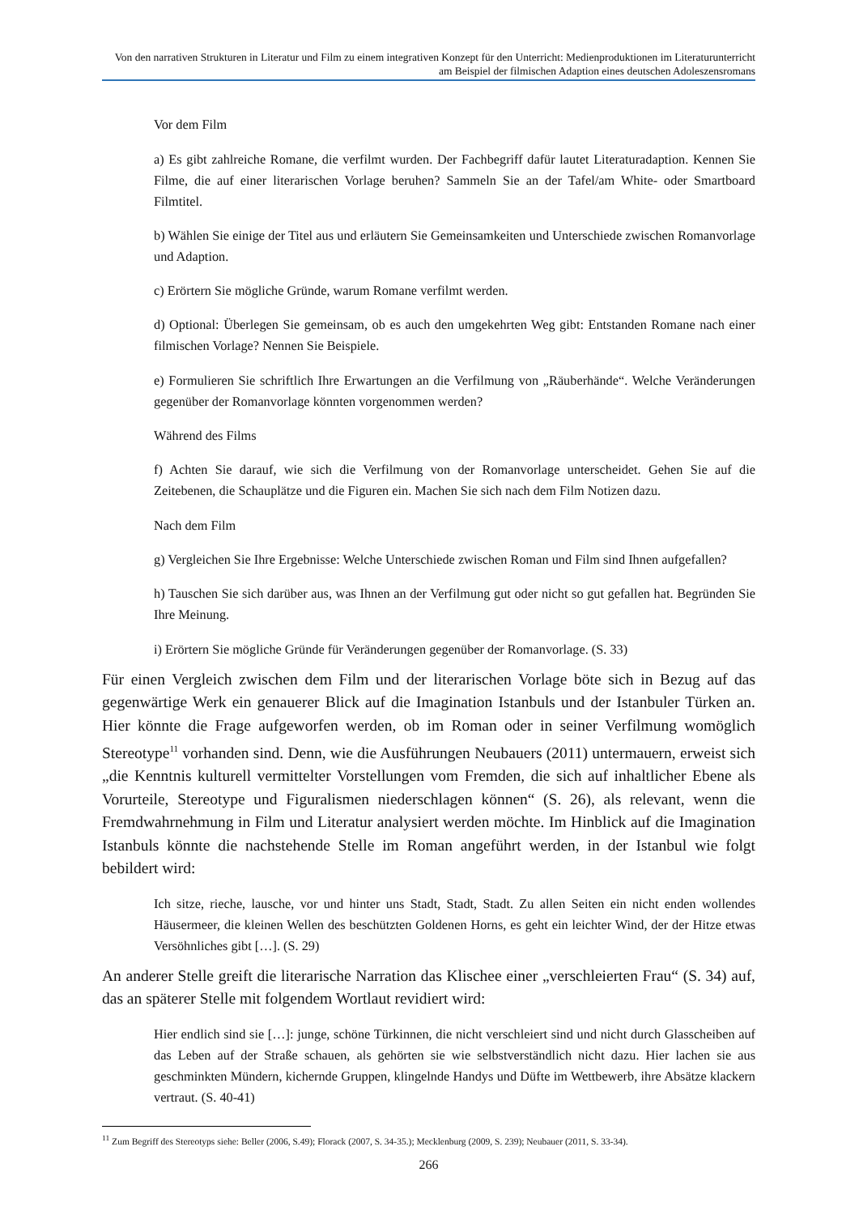Von den narrativen Strukturen in Literatur und Film zu einem integrativen Konzept für den Unterricht: Medienproduktionen im Literaturunterricht am Beispiel der filmischen Adaption eines deutschen Adoleszensromans
Vor dem Film
a) Es gibt zahlreiche Romane, die verfilmt wurden. Der Fachbegriff dafür lautet Literaturadaption. Kennen Sie Filme, die auf einer literarischen Vorlage beruhen? Sammeln Sie an der Tafel/am White- oder Smartboard Filmtitel.
b) Wählen Sie einige der Titel aus und erläutern Sie Gemeinsamkeiten und Unterschiede zwischen Romanvorlage und Adaption.
c) Erörtern Sie mögliche Gründe, warum Romane verfilmt werden.
d) Optional: Überlegen Sie gemeinsam, ob es auch den umgekehrten Weg gibt: Entstanden Romane nach einer filmischen Vorlage? Nennen Sie Beispiele.
e) Formulieren Sie schriftlich Ihre Erwartungen an die Verfilmung von „Räuberhände“. Welche Veränderungen gegenüber der Romanvorlage könnten vorgenommen werden?
Während des Films
f) Achten Sie darauf, wie sich die Verfilmung von der Romanvorlage unterscheidet. Gehen Sie auf die Zeitebenen, die Schauplätze und die Figuren ein. Machen Sie sich nach dem Film Notizen dazu.
Nach dem Film
g) Vergleichen Sie Ihre Ergebnisse: Welche Unterschiede zwischen Roman und Film sind Ihnen aufgefallen?
h) Tauschen Sie sich darüber aus, was Ihnen an der Verfilmung gut oder nicht so gut gefallen hat. Begründen Sie Ihre Meinung.
i) Erörtern Sie mögliche Gründe für Veränderungen gegenüber der Romanvorlage. (S. 33)
Für einen Vergleich zwischen dem Film und der literarischen Vorlage böte sich in Bezug auf das gegenwärtige Werk ein genauerer Blick auf die Imagination Istanbuls und der Istanbuler Türken an. Hier könnte die Frage aufgeworfen werden, ob im Roman oder in seiner Verfilmung womöglich Stereotype<sup>11</sup> vorhanden sind. Denn, wie die Ausführungen Neubauers (2011) untermauern, erweist sich „die Kenntnis kulturell vermittelter Vorstellungen vom Fremden, die sich auf inhaltlicher Ebene als Vorurteile, Stereotype und Figuralismen niederschlagen können“ (S. 26), als relevant, wenn die Fremdwahrnehmung in Film und Literatur analysiert werden möchte. Im Hinblick auf die Imagination Istanbuls könnte die nachstehende Stelle im Roman angeführt werden, in der Istanbul wie folgt bebildert wird:
Ich sitze, rieche, lausche, vor und hinter uns Stadt, Stadt, Stadt. Zu allen Seiten ein nicht enden wollendes Häusermeer, die kleinen Wellen des beschützten Goldenen Horns, es geht ein leichter Wind, der der Hitze etwas Versöhnliches gibt […]. (S. 29)
An anderer Stelle greift die literarische Narration das Klischee einer „verschleierten Frau“ (S. 34) auf, das an späterer Stelle mit folgendem Wortlaut revidiert wird:
Hier endlich sind sie […]: junge, schöne Türkinnen, die nicht verschleiert sind und nicht durch Glasscheiben auf das Leben auf der Straße schauen, als gehörten sie wie selbstverständlich nicht dazu. Hier lachen sie aus geschminkten Mündern, kichernde Gruppen, klingelnde Handys und Düfte im Wettbewerb, ihre Absätze klackern vertraut. (S. 40-41)
<sup>11</sup> Zum Begriff des Stereotyps siehe: Beller (2006, S.49); Florack (2007, S. 34-35.); Mecklenburg (2009, S. 239); Neubauer (2011, S. 33-34).
266